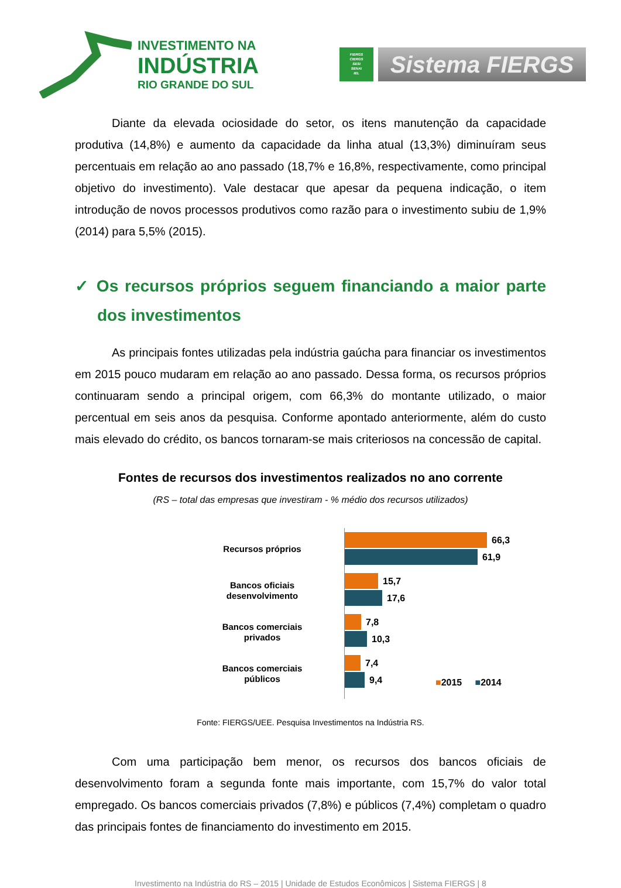INVESTIMENTO NA
INDÚSTRIA
RIO GRANDE DO SUL
FIERGS
CIERGS
SESI
SENAI
IEL
Sistema FIERGS
Diante da elevada ociosidade do setor, os itens manutenção da capacidade produtiva (14,8%) e aumento da capacidade da linha atual (13,3%) diminuíram seus percentuais em relação ao ano passado (18,7% e 16,8%, respectivamente, como principal objetivo do investimento). Vale destacar que apesar da pequena indicação, o item introdução de novos processos produtivos como razão para o investimento subiu de 1,9% (2014) para 5,5% (2015).
✓ Os recursos próprios seguem financiando a maior parte dos investimentos
As principais fontes utilizadas pela indústria gaúcha para financiar os investimentos em 2015 pouco mudaram em relação ao ano passado. Dessa forma, os recursos próprios continuaram sendo a principal origem, com 66,3% do montante utilizado, o maior percentual em seis anos da pesquisa. Conforme apontado anteriormente, além do custo mais elevado do crédito, os bancos tornaram-se mais criteriosos na concessão de capital.
Fontes de recursos dos investimentos realizados no ano corrente
(RS – total das empresas que investiram - % médio dos recursos utilizados)
Recursos próprios
Bancos oficiais
desenvolvimento
Bancos comerciais
privados
Bancos comerciais
públicos
66,3
61,9
15,7
17,6
7,8
10,3
7,4
9,4
■2015 ■2014
Fonte: FIERGS/UEE. Pesquisa Investimentos na Indústria RS.
Com uma participação bem menor, os recursos dos bancos oficiais de desenvolvimento foram a segunda fonte mais importante, com 15,7% do valor total empregado. Os bancos comerciais privados (7,8%) e públicos (7,4%) completam o quadro das principais fontes de financiamento do investimento em 2015.
Investimento na Indústria do RS – 2015 | Unidade de Estudos Econômicos | Sistema FIERGS | 8